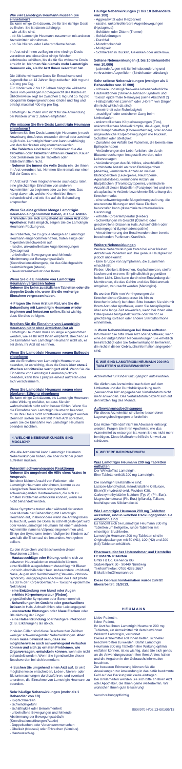Wie viel Lamotrigin Heumann müssen Sie einnehmen?
Es kann einige Zeit dauern, die für Sie richtige Dosis zu finden. Sie ist davon abhängig:
- wie alt Sie sind.
- ob Sie Lamotrigin Heumann zusammen mit anderen Arzneimitteln einnehmen.
- ob Sie Nieren- oder Leberprobleme haben.
Ihr Arzt wird Ihnen zu Beginn eine niedrige Dosis verordnen und diese über einige Wochen schrittweise erhöhen, bis die für Sie wirksame Dosis erreicht ist. Nehmen Sie niemals mehr Lamotrigin Heumann ein, als Ihr Arzt Ihnen verordnet hat.
Die übliche wirksame Dosis für Erwachsene und Jugendliche ab 13 Jahren liegt zwischen 100 mg und 400 mg pro Tag.
Für Kinder von 2 bis 12 Jahren hängt die wirksame Dosis vom jeweiligen Körpergewicht des Kindes ab. Üblicherweise liegt sie zwischen 1 mg und 15 mg pro Kilogramm Körpergewicht des Kindes und Tag und beträgt maximal 400 mg pro Tag.
Lamotrigin Heumann wird nicht für die Anwendung bei Kindern unter 2 Jahren empfohlen.
Wie müssen Sie Ihre Dosis Lamotrigin Heumann einnehmen?
Nehmen Sie Ihre Dosis Lamotrigin Heumann je nach Anweisung des Arztes entweder einmal oder zweimal täglich ein. Lamotrigin Heumann kann unabhängig von den Mahlzeiten eingenommen werden.
- Die Tabletten sind teilbar. Schlucken Sie die Tabletten oder Tablettenhälften im Ganzen. Kauen oder zerkleinern Sie die Tabletten oder Tablettenhälften nicht.
- Nehmen Sie immer die volle Dosis ein, die Ihnen Ihr Arzt verordnet hat. Nehmen Sie niemals nur einen Teil der Dosis ein.
Ihr Arzt wird Ihnen möglicherweise auch dazu raten, eine gleichzeitige Einnahme von anderen Arzneimitteln zu beginnen oder zu beenden. Das hängt davon ab, welche Krankheit bei Ihnen behandelt wird und wie Sie auf die Behandlung ansprechen.
Wenn Sie eine größere Menge Lamotrigin Heumann eingenommen haben, als Sie sollten
➔ Wenden Sie sich umgehend an einen Arzt oder Apotheker. Falls möglich, zeigen Sie die Lamotrigin Heumann Packung vor.
Bei Patienten, die zu große Mengen an Lamotrigin Heumann eingenommen hatten, traten einige der folgenden Beschwerden auf:
- rasche, unkontrollierbare Augenbewegungen (Nystagmus)
- unbeholfene Bewegungen und fehlende Abstimmung der Bewegungsabläufe (Koordinationsstörungen), die das Gleichgewicht beeinträchtigen (Ataxie)
- Bewusstseinsverlust oder Koma.
Wenn Sie die Einnahme von Lamotrigin Heumann vergessen haben
Nehmen Sie keine zusätzlichen Tabletten oder die doppelte Dosis ein, wenn Sie die vorherige Einnahme vergessen haben.
➔ Fragen Sie Ihren Arzt um Rat, wie Sie die Behandlung mit Lamotrigin Heumann wieder beginnen und fortsetzen sollen. Es ist wichtig, dass Sie dies befolgen.
Brechen Sie die Einnahme von Lamotrigin Heumann nicht ohne ärztlichen Rat ab
Lamotrigin Heumann muss so lange eingenommen werden, wie es Ihr Arzt Ihnen empfiehlt. Brechen Sie die Einnahme von Lamotrigin Heumann nicht ab, es sei denn, Ihr Arzt rät es Ihnen.
Wenn Sie Lamotrigin Heumann wegen Epilepsie einnehmen
Um die Einnahme von Lamotrigin Heumann zu beenden, ist es wichtig, dass die Dosis über etwa 2 Wochen schrittweise verringert wird. Wenn Sie die Einnahme von Lamotrigin Heumann plötzlich beenden, kann Ihre Epilepsie erneut auftreten oder sich verschlimmern.
Wenn Sie Lamotrigin Heumann wegen einer bipolaren Störung einnehmen
Es kann einige Zeit dauern, bis Lamotrigin Heumann seine Wirkung entfaltet, so dass Sie sich wahrscheinlich nicht sofort besser fühlen. Wenn Sie die Einnahme von Lamotrigin Heumann beenden, muss Ihre Dosis nicht schrittweise verringert werden. Dennoch sollten Sie erst mit Ihrem Arzt sprechen, wenn Sie die Einnahme von Lamotrigin Heumann beenden möchten.
4. WELCHE NEBENWIRKUNGEN SIND MÖGLICH?
Wie alle Arzneimittel kann Lamotrigin Heumann Nebenwirkungen haben, die aber nicht bei jedem auftreten müssen.
Potentiell schwerwiegende Reaktionen
Nehmen Sie umgehend die Hilfe eines Arztes in Anspruch.
Bei einer kleinen Anzahl von Patienten, die Lamotrigin Heumann einnehmen, kommt es zu allergischen Reaktionen oder potentiell schwerwiegenden Hautreaktionen, die sich zu ernsten Problemen entwickeln können, wenn sie nicht behandelt werden.
Diese Symptome treten eher während der ersten paar Monate der Behandlung mit Lamotrigin Heumann auf, insbesondere wenn die Anfangsdosis zu hoch ist, wenn die Dosis zu schnell gesteigert wird oder wenn Lamotrigin Heumann mit einem anderen Arzneimittel namens Valproat eingenommen wird. Einige der Symptome treten häufiger bei Kindern auf, weshalb die Eltern auf sie besonders Acht geben sollten.
Zu den Anzeichen und Beschwerden dieser Reaktionen zählen:
- Hautausschläge oder Rötung, welche sich zu schweren Hautreaktionen entwickeln können, einschließlich ausgedehntem Ausschlag mit Blasen und sich abschälender Haut, insbesondere um Mund, Nase, Augen und Genitalbereich (Stevens-Johnson-Syndrom), ausgeprägtes Abschälen der Haut (mehr als 30 % der Körperoberfläche – Toxische epidermale Nekrolyse)
- eine Entzündung von Mund oder Augen
- erhöhte Körpertemperatur (Fieber), grippeähnliche Symptome oder Benommenheit
- Schwellungen im Gesicht oder geschwollene Drüsen in Hals, Achselhöhlen oder Leistengegend
- unerwartete Blutungen oder blaue Flecken oder Blaufärbung der Finger
- eine Halsentzündung oder häufigere Infektionen (z. B. Erkältungen) als üblich.
In vielen Fällen sind diese Beschwerden Zeichen weniger schwerwiegender Nebenwirkungen. Aber Ihnen muss bewusst sein, dass sie möglicherweise auch schwerwiegend verlaufen können und sich zu ernsten Problemen, wie Organversagen, entwickeln können, wenn sie nicht behandelt werden. Wenn Sie irgendwelche dieser Beschwerden bei sich bemerken:
➔ Suchen Sie umgehend einen Arzt auf. Er wird möglicherweise entscheiden, Leber-, Nieren- oder Blutuntersuchungen durchzuführen, und eventuell anordnen, die Einnahme von Lamotrigin Heumann zu beenden.
Sehr häufige Nebenwirkungen (mehr als 1 Behandler von 10)
- Kopfschmerzen
- Schwindelgefühl
- Schläfrigkeit oder Benommenheit
- unbeholfene Bewegungen und fehlende Abstimmung der Bewegungsabläufe (Koordinationsstörungen/Ataxie)
- Doppeltsehen oder Verschwommensehen
- Übelkeit (Nausea) oder Erbrechen (Vomitus)
- Hautausschlag.
Häufige Nebenwirkungen (1 bis 10 Behandelte von 100)
- Aggressivität oder Reizbarkeit
- rasche, unkontrollierbare Augenbewegungen (Nystagmus)
- Schütteln oder Zittern (Tremor)
- Schlafstörungen
- Durchfall
- Mundtrockenheit
- Müdigkeit
- Schmerzen in Rücken, Gelenken oder anderswo.
Seltene Nebenwirkungen (1 bis 10 Behandelte von 10.000)
- juckende Augen mit Schleimabsonderung und verkrusteten Augenlidern (Bindehautentzündung).
Sehr seltene Nebenwirkungen (weniger als 1 Behandelter von 10.000)
- schwere und möglicherweise lebensbedrohliche Hautreaktionen (Stevens-Johnson-Syndrom und Toxisch epidermale Nekrolyse) (siehe Abschnitt 2)
- Halluzinationen („Sehen“ oder „Hören“ von Dingen, die nicht wirklich da sind)
- Verwirrtheit oder Ruhelosigkeit
- „wackliger“ oder unsicherer Gang beim Umherlaufen
- unkontrollierbare Körperbewegungen (Tics), unkontrollierbare Muskelkrämpfe, die Augen, Kopf und Rumpf betreffen (Choreoathetose), oder andere ungewöhnliche Körperbewegungen wie Ruckeln, Schütteln oder Steifigkeit
- Zunahme der Anfälle bei Patienten, die bereits eine Epilepsie haben
- Veränderungen der Leberfunktion, die durch Blutuntersuchungen festgestellt werden, oder Leberversagen
- Veränderungen des Blutbildes, einschließlich verminderte Anzahl an roten Blutkörperchen (Anämie), verminderte Anzahl an weißen Blutkörperchen (Leukopenie, Neutropenie, Agranulozytose), verminderte Anzahl an Blutplättchen (Thrombozytopenie), verminderte Anzahl all dieser Blutzellen (Panzytopenie) und eine als aplastische Anämie bezeichnete Erkrankung des Knochenmarks
- eine schwerwiegende Blutgerinnungsstörung, die unerwartete Blutungen und blaue Flecken hervorrufen kann (disseminierte intravaskuläre Gerinnung)
- erhöhte Körpertemperatur (Fieber)
- Schwellungen im Gesicht (Ödeme) oder geschwollene Drüsen in Hals, Achselhöhlen oder Leistengegend (Lymphadenopathie)
- Verschlimmerung der Beschwerden einer bereits bestehenden Parkinson-Krankheit.
Weitere Nebenwirkungen
Weitere Nebenwirkungen traten bei einer kleinen Anzahl von Patienten auf, ihre genaue Häufigkeit ist jedoch unbekannt:
- Eine Gruppe von Symptomen, die zusammen einschließt:
Fieber, Übelkeit, Erbrechen, Kopfschmerzen, steifer Nacken und extreme Empfindlichkeit gegenüber hellem Licht. Dies kann durch eine Entzündung der Membranen, die das Gehirn und das Rückenmark umgeben, verursacht werden (Meningitis).
Es wurden Fälle von Verringerungen der Knochendichte (Osteoporose bis hin zu Knochenbrüchen) berichtet. Bitte beraten Sie sich mit Ihrem Arzt oder Apotheker, wenn Sie Antiepileptika über eine lange Zeit anwenden, wenn bei Ihnen eine Osteoporose festgestellt wurde oder wenn Sie gleichzeitig Kortison oder andere Steroidhormone einnehmen.
➔ Wenn Nebenwirkungen bei Ihnen auftreten
Informieren Sie bitte Ihren Arzt oder Apotheker, wenn eine der aufgeführten Nebenwirkungen Sie erheblich beeinträchtigt oder Sie Nebenwirkungen bemerken, die nicht in dieser Gebrauchsinformation angegeben sind.
5. WIE SIND LAMOTRIGIN HEUMANN 200 MG TABLETTEN AUFZUBEWAHREN?
Arzneimittel für Kinder unzugänglich aufbewahren.
Sie dürfen das Arzneimittel nach dem auf dem Umkarton und der Durchdrückpackung nach „Verwendbar bis“ angegebenen Verfallsdatum nicht mehr anwenden. Das Verfallsdatum bezieht sich auf den letzten Tag des Monats.
Aufbewahrungsbedingungen
Für dieses Arzneimittel sind keine besonderen Lagerungsbedingungen erforderlich.
Das Arzneimittel darf nicht im Abwasser entsorgt werden. Fragen Sie Ihren Apotheker, wie das Arzneimittel zu entsorgen ist, wenn Sie es nicht mehr benötigen. Diese Maßnahme hilft die Umwelt zu schützen.
6. WEITERE INFORMATIONEN
Was Lamotrigin Heumann 200 mg Tabletten enthalten
Der Wirkstoff ist Lamotrigin.
Eine Tablette enthält 200 mg Lamotrigin.
Die sonstigen Bestandteile sind:
Lactose-Monohydrat, mikrokristalline Cellulose, Eisen(III)-hydroxid-oxid, Povidon K30, Carboxymethylstärke-Natrium (Typ A) (Ph. Eur.), Magnesiumstearat (Ph. Eur.) (pflanzl.), Talkum, hochdisperses Siliciumdioxid.
Wie Lamotrigin Heumann 200 mg Tabletten aussehen, und in welchen Packungsgrößen sie erhältlich sind
Es handelt sich bei Lamotrigin Heumann 200 mg Tabletten um hellgelbe, runde Tabletten mit einseitiger Bruchkerbe.
Lamotrigin Heumann 200 mg Tabletten sind in Originalpackungen mit 50 (N1), 100 (N2) und 200 (N3) Tabletten erhältlich.
Pharmazeutischer Unternehmer und Hersteller
HEUMANN PHARMA
GmbH & Co. Generica KG
Südwestpark 50 · 90449 Nürnberg
Telefon/Telefax: 0700 4386 2667
E-Mail: info@heumann.de
Diese Gebrauchsinformation wurde zuletzt überarbeitet: 01/2013.
HEUMANN
Liebe Patientin,
lieber Patient,
Ihr Arzt hat Ihnen Lamotrigin Heumann 200 mg Tabletten, ein Arzneimittel mit dem bewährten Wirkstoff Lamotrigin, verordnet.
Dieses Arzneimittel soll Ihnen helfen, schneller beschwerdefrei zu werden. Damit Lamotrigin Heumann 200 mg Tabletten ihre Wirkung optimal entfalten können, ist es wichtig, dass Sie sich genau an die Anwendungsvorschriften Ihres Arztes halten und die Angaben in der Gebrauchsinformation beachten.
Zur besseren Erinnerung können Sie die Anweisungen zur Anwendung in das dafür bestimmte Feld auf der Packungsrückseite eintragen.
Bei Unklarheiten wenden Sie sich bitte an Ihren Arzt oder Apotheker, die Ihnen gerne weiterhelfen. Wir wünschen Ihnen gute Besserung!
Verschreibungspflichtig
8008970 H/02.13-081/05/13